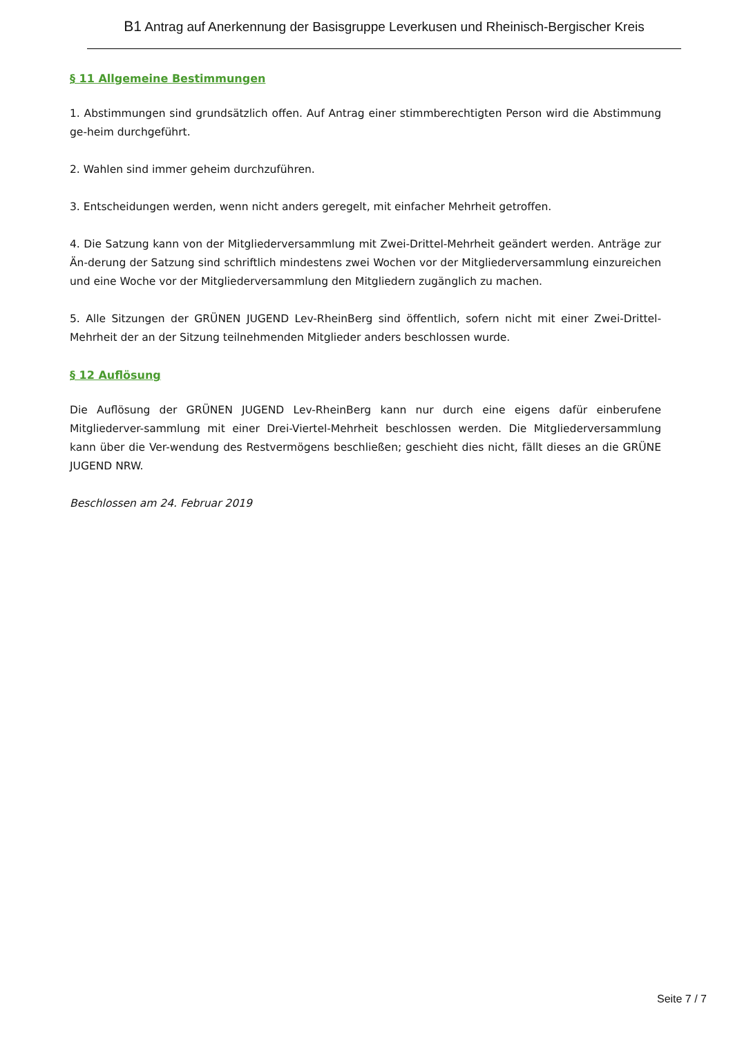B1 Antrag auf Anerkennung der Basisgruppe Leverkusen und Rheinisch-Bergischer Kreis
§ 11 Allgemeine Bestimmungen
1. Abstimmungen sind grundsätzlich offen. Auf Antrag einer stimmberechtigten Person wird die Abstimmung ge-heim durchgeführt.
2. Wahlen sind immer geheim durchzuführen.
3. Entscheidungen werden, wenn nicht anders geregelt, mit einfacher Mehrheit getroffen.
4. Die Satzung kann von der Mitgliederversammlung mit Zwei-Drittel-Mehrheit geändert werden. Anträge zur Än-derung der Satzung sind schriftlich mindestens zwei Wochen vor der Mitgliederversammlung einzureichen und eine Woche vor der Mitgliederversammlung den Mitgliedern zugänglich zu machen.
5. Alle Sitzungen der GRÜNEN JUGEND Lev-RheinBerg sind öffentlich, sofern nicht mit einer Zwei-Drittel-Mehrheit der an der Sitzung teilnehmenden Mitglieder anders beschlossen wurde.
§ 12 Auflösung
Die Auflösung der GRÜNEN JUGEND Lev-RheinBerg kann nur durch eine eigens dafür einberufene Mitgliederver-sammlung mit einer Drei-Viertel-Mehrheit beschlossen werden. Die Mitgliederversammlung kann über die Ver-wendung des Restvermögens beschließen; geschieht dies nicht, fällt dieses an die GRÜNE JUGEND NRW.
Beschlossen am 24. Februar 2019
Seite 7 / 7